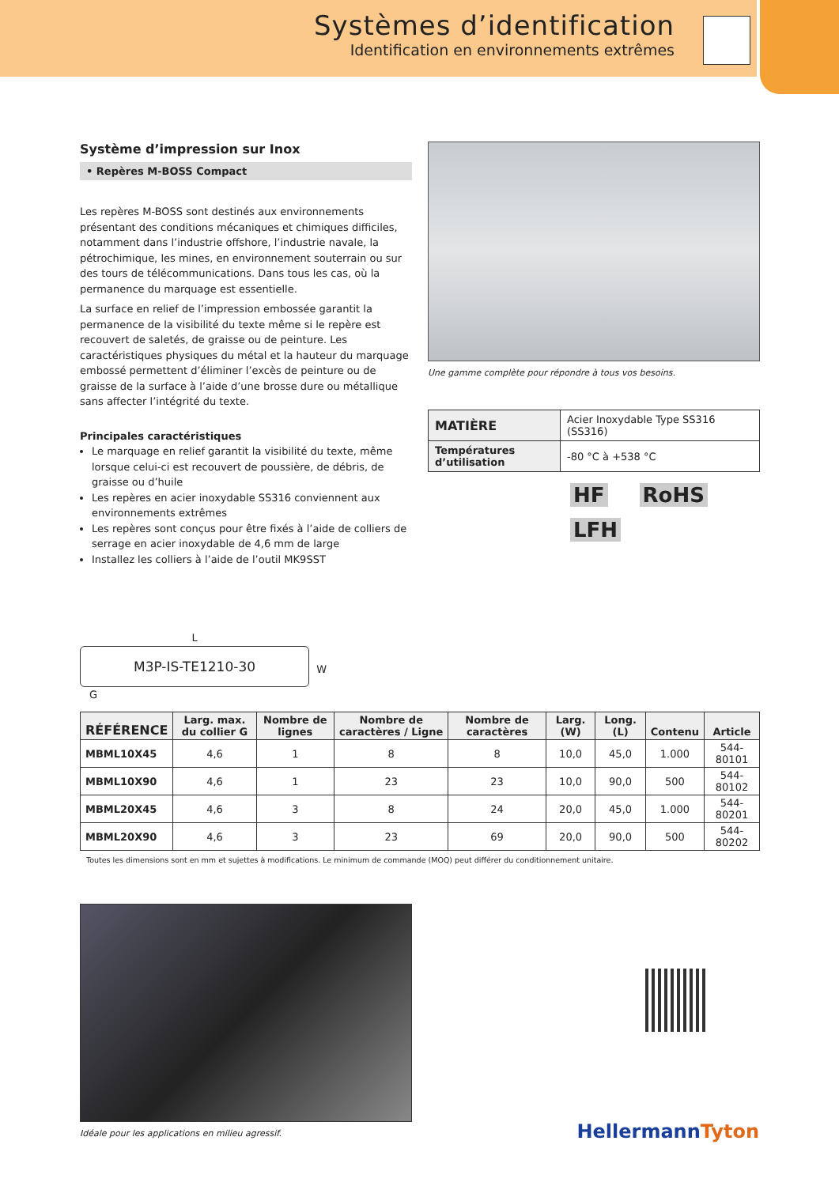Systèmes d’identification
Identification en environnements extrêmes
Système d’impression sur Inox
• Repères M-BOSS Compact
Les repères M-BOSS sont destinés aux environnements présentant des conditions mécaniques et chimiques difficiles, notamment dans l’industrie offshore, l’industrie navale, la pétrochimique, les mines, en environnement souterrain ou sur des tours de télécommunications. Dans tous les cas, où la permanence du marquage est essentielle.
La surface en relief de l’impression embossée garantit la permanence de la visibilité du texte même si le repère est recouvert de saletés, de graisse ou de peinture. Les caractéristiques physiques du métal et la hauteur du marquage embossé permettent d’éliminer l’excès de peinture ou de graisse de la surface à l’aide d’une brosse dure ou métallique sans affecter l’intégrité du texte.
Principales caractéristiques
Le marquage en relief garantit la visibilité du texte, même lorsque celui-ci est recouvert de poussière, de débris, de graisse ou d’huile
Les repères en acier inoxydable SS316 conviennent aux environnements extrêmes
Les repères sont conçus pour être fixés à l’aide de colliers de serrage en acier inoxydable de 4,6 mm de large
Installez les colliers à l’aide de l’outil MK9SST
L
M3P-IS-TE1210-30
W
G
Une gamme complète pour répondre à tous vos besoins.
| MATIÈRE | Acier Inoxydable Type SS316 (SS316) |
| Températures d’utilisation | -80 °C à +538 °C |
HF RoHS
LFH
| RÉFÉRENCE | Larg. max. du collier G | Nombre de lignes | Nombre de caractères / Ligne | Nombre de caractères | Larg. (W) | Long. (L) | Contenu | Article |
| --- | --- | --- | --- | --- | --- | --- | --- | --- |
| MBML10X45 | 4,6 | 1 | 8 | 8 | 10,0 | 45,0 | 1.000 | 544-80101 |
| MBML10X90 | 4,6 | 1 | 23 | 23 | 10,0 | 90,0 | 500 | 544-80102 |
| MBML20X45 | 4,6 | 3 | 8 | 24 | 20,0 | 45,0 | 1.000 | 544-80201 |
| MBML20X90 | 4,6 | 3 | 23 | 69 | 20,0 | 90,0 | 500 | 544-80202 |
Toutes les dimensions sont en mm et sujettes à modifications. Le minimum de commande (MOQ) peut différer du conditionnement unitaire.
Idéale pour les applications en milieu agressif.
HellermannTyton